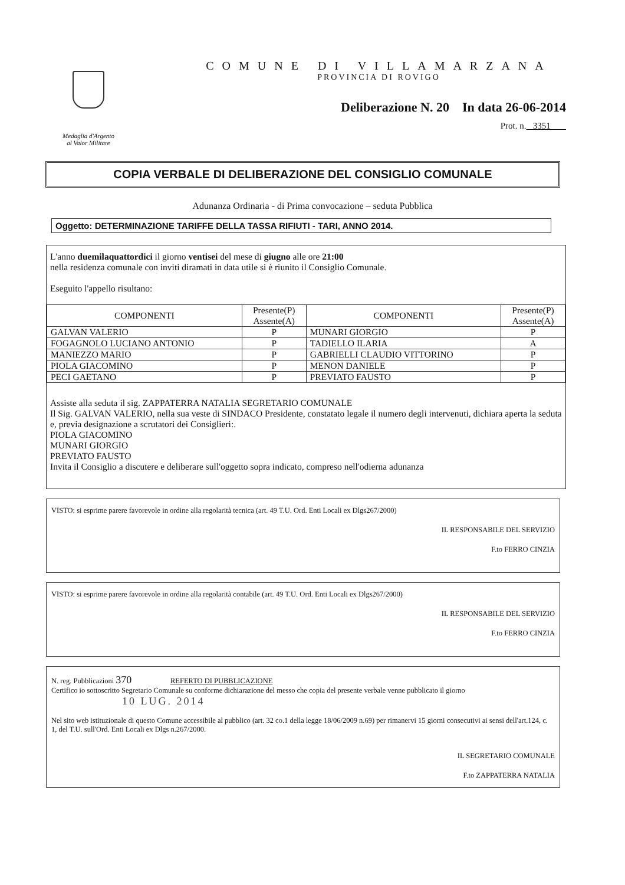Medaglia d'Argento
al Valor Militare
COMUNE DI VILLAMARZANA
PROVINCIA DI ROVIGO
Deliberazione N. 20 In data 26-06-2014
Prot. n. 3351
COPIA VERBALE DI DELIBERAZIONE DEL CONSIGLIO COMUNALE
Adunanza Ordinaria - di Prima convocazione – seduta Pubblica
Oggetto: DETERMINAZIONE TARIFFE DELLA TASSA RIFIUTI - TARI, ANNO 2014.
L'anno duemilaquattordici il giorno ventisei del mese di giugno alle ore 21:00
nella residenza comunale con inviti diramati in data utile si è riunito il Consiglio Comunale.
Eseguito l'appello risultano:
| COMPONENTI | Presente(P) Assente(A) | COMPONENTI | Presente(P) Assente(A) |
| --- | --- | --- | --- |
| GALVAN VALERIO | P | MUNARI GIORGIO | P |
| FOGAGNOLO LUCIANO ANTONIO | P | TADIELLO ILARIA | A |
| MANIEZZO MARIO | P | GABRIELLI CLAUDIO VITTORINO | P |
| PIOLA GIACOMINO | P | MENON DANIELE | P |
| PECI GAETANO | P | PREVIATO FAUSTO | P |
Assiste alla seduta il sig. ZAPPATERRA NATALIA SEGRETARIO COMUNALE
Il Sig. GALVAN VALERIO, nella sua veste di SINDACO Presidente, constatato legale il numero degli intervenuti, dichiara aperta la seduta e, previa designazione a scrutatori dei Consiglieri:.
PIOLA GIACOMINO
MUNARI GIORGIO
PREVIATO FAUSTO
Invita il Consiglio a discutere e deliberare sull'oggetto sopra indicato, compreso nell'odierna adunanza
VISTO: si esprime parere favorevole in ordine alla regolarità tecnica (art. 49 T.U. Ord. Enti Locali ex Dlgs267/2000)
IL RESPONSABILE DEL SERVIZIO
F.to FERRO CINZIA
VISTO: si esprime parere favorevole in ordine alla regolarità contabile (art. 49 T.U. Ord. Enti Locali ex Dlgs267/2000)
IL RESPONSABILE DEL SERVIZIO
F.to FERRO CINZIA
N. reg. Pubblicazioni 370 REFERTO DI PUBBLICAZIONE
Certifico io sottoscritto Segretario Comunale su conforme dichiarazione del messo che copia del presente verbale venne pubblicato il giorno
10 LUG. 2014
Nel sito web istituzionale di questo Comune accessibile al pubblico (art. 32 co.1 della legge 18/06/2009 n.69) per rimanervi 15 giorni consecutivi ai sensi dell'art.124, c. 1, del T.U. sull'Ord. Enti Locali ex Dlgs n.267/2000.
IL SEGRETARIO COMUNALE
F.to ZAPPATERRA NATALIA